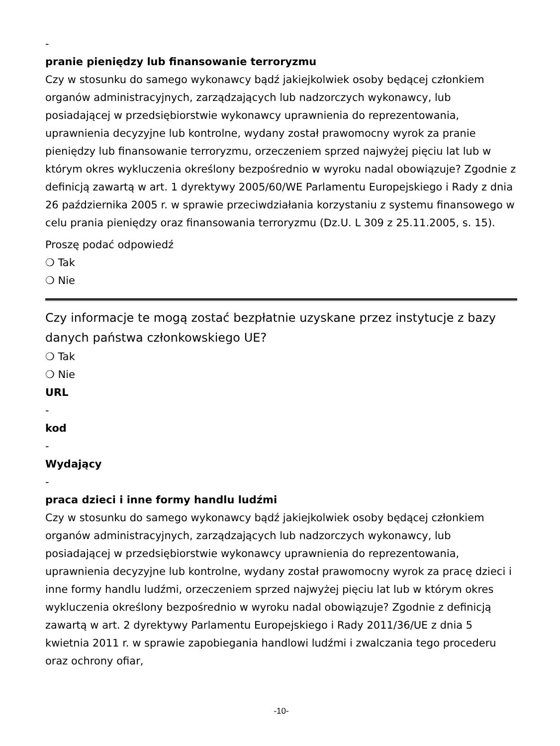-
pranie pieniędzy lub finansowanie terroryzmu
Czy w stosunku do samego wykonawcy bądź jakiejkolwiek osoby będącej członkiem organów administracyjnych, zarządzających lub nadzorczych wykonawcy, lub posiadającej w przedsiębiorstwie wykonawcy uprawnienia do reprezentowania, uprawnienia decyzyjne lub kontrolne, wydany został prawomocny wyrok za pranie pieniędzy lub finansowanie terroryzmu, orzeczeniem sprzed najwyżej pięciu lat lub w którym okres wykluczenia określony bezpośrednio w wyroku nadal obowiązuje? Zgodnie z definicją zawartą w art. 1 dyrektywy 2005/60/WE Parlamentu Europejskiego i Rady z dnia 26 października 2005 r. w sprawie przeciwdziałania korzystaniu z systemu finansowego w celu prania pieniędzy oraz finansowania terroryzmu (Dz.U. L 309 z 25.11.2005, s. 15).
Proszę podać odpowiedź
❍ Tak
❍ Nie
Czy informacje te mogą zostać bezpłatnie uzyskane przez instytucje z bazy danych państwa członkowskiego UE?
❍ Tak
❍ Nie
URL
-
kod
-
Wydający
-
praca dzieci i inne formy handlu ludźmi
Czy w stosunku do samego wykonawcy bądź jakiejkolwiek osoby będącej członkiem organów administracyjnych, zarządzających lub nadzorczych wykonawcy, lub posiadającej w przedsiębiorstwie wykonawcy uprawnienia do reprezentowania, uprawnienia decyzyjne lub kontrolne, wydany został prawomocny wyrok za pracę dzieci i inne formy handlu ludźmi, orzeczeniem sprzed najwyżej pięciu lat lub w którym okres wykluczenia określony bezpośrednio w wyroku nadal obowiązuje? Zgodnie z definicją zawartą w art. 2 dyrektywy Parlamentu Europejskiego i Rady 2011/36/UE z dnia 5 kwietnia 2011 r. w sprawie zapobiegania handlowi ludźmi i zwalczania tego procederu oraz ochrony ofiar,
-10-